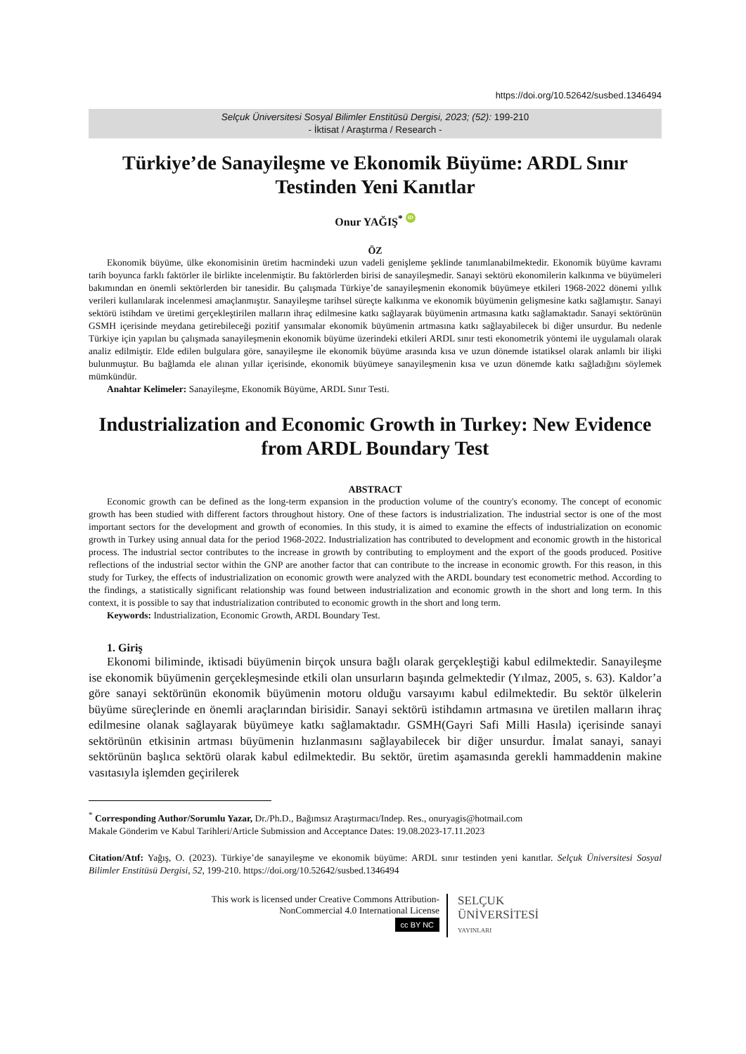https://doi.org/10.52642/susbed.1346494
Selçuk Üniversitesi Sosyal Bilimler Enstitüsü Dergisi, 2023; (52): 199-210
- İktisat / Araştırma / Research -
Türkiye’de Sanayileşme ve Ekonomik Büyüme: ARDL Sınır Testinden Yeni Kanıtlar
Onur YAĞIŞ<sup>*</sup> iD
ÖZ
Ekonomik büyüme, ülke ekonomisinin üretim hacmindeki uzun vadeli genişleme şeklinde tanımlanabilmektedir. Ekonomik büyüme kavramı tarih boyunca farklı faktörler ile birlikte incelenmiştir. Bu faktörlerden birisi de sanayileşmedir. Sanayi sektörü ekonomilerin kalkınma ve büyümeleri bakımından en önemli sektörlerden bir tanesidir. Bu çalışmada Türkiye’de sanayileşmenin ekonomik büyümeye etkileri 1968-2022 dönemi yıllık verileri kullanılarak incelenmesi amaçlanmıştır. Sanayileşme tarihsel süreçte kalkınma ve ekonomik büyümenin gelişmesine katkı sağlamıştır. Sanayi sektörü istihdam ve üretimi gerçekleştirilen malların ihraç edilmesine katkı sağlayarak büyümenin artmasına katkı sağlamaktadır. Sanayi sektörünün GSMH içerisinde meydana getirebileceği pozitif yansımalar ekonomik büyümenin artmasına katkı sağlayabilecek bi diğer unsurdur. Bu nedenle Türkiye için yapılan bu çalışmada sanayileşmenin ekonomik büyüme üzerindeki etkileri ARDL sınır testi ekonometrik yöntemi ile uygulamalı olarak analiz edilmiştir. Elde edilen bulgulara göre, sanayileşme ile ekonomik büyüme arasında kısa ve uzun dönemde istatiksel olarak anlamlı bir ilişki bulunmuştur. Bu bağlamda ele alınan yıllar içerisinde, ekonomik büyümeye sanayileşmenin kısa ve uzun dönemde katkı sağladığını söylemek mümkündür.
Anahtar Kelimeler: Sanayileşme, Ekonomik Büyüme, ARDL Sınır Testi.
Industrialization and Economic Growth in Turkey: New Evidence from ARDL Boundary Test
ABSTRACT
Economic growth can be defined as the long-term expansion in the production volume of the country's economy. The concept of economic growth has been studied with different factors throughout history. One of these factors is industrialization. The industrial sector is one of the most important sectors for the development and growth of economies. In this study, it is aimed to examine the effects of industrialization on economic growth in Turkey using annual data for the period 1968-2022. Industrialization has contributed to development and economic growth in the historical process. The industrial sector contributes to the increase in growth by contributing to employment and the export of the goods produced. Positive reflections of the industrial sector within the GNP are another factor that can contribute to the increase in economic growth. For this reason, in this study for Turkey, the effects of industrialization on economic growth were analyzed with the ARDL boundary test econometric method. According to the findings, a statistically significant relationship was found between industrialization and economic growth in the short and long term. In this context, it is possible to say that industrialization contributed to economic growth in the short and long term.
Keywords: Industrialization, Economic Growth, ARDL Boundary Test.
1. Giriş
Ekonomi biliminde, iktisadi büyümenin birçok unsura bağlı olarak gerçekleştiği kabul edilmektedir. Sanayileşme ise ekonomik büyümenin gerçekleşmesinde etkili olan unsurların başında gelmektedir (Yılmaz, 2005, s. 63). Kaldor’a göre sanayi sektörünün ekonomik büyümenin motoru olduğu varsayımı kabul edilmektedir. Bu sektör ülkelerin büyüme süreçlerinde en önemli araçlarından birisidir. Sanayi sektörü istihdamın artmasına ve üretilen malların ihraç edilmesine olanak sağlayarak büyümeye katkı sağlamaktadır. GSMH(Gayri Safi Milli Hasıla) içerisinde sanayi sektörünün etkisinin artması büyümenin hızlanmasını sağlayabilecek bir diğer unsurdur. İmalat sanayi, sanayi sektörünün başlıca sektörü olarak kabul edilmektedir. Bu sektör, üretim aşamasında gerekli hammaddenin makine vasıtasıyla işlemden geçirilerek
<sup>*</sup> Corresponding Author/Sorumlu Yazar, Dr./Ph.D., Bağımsız Araştırmacı/Indep. Res., onuryagis@hotmail.com
Makale Gönderim ve Kabul Tarihleri/Article Submission and Acceptance Dates: 19.08.2023-17.11.2023
Citation/Atıf: Yağış, O. (2023). Türkiye’de sanayileşme ve ekonomik büyüme: ARDL sınır testinden yeni kanıtlar. Selçuk Üniversitesi Sosyal Bilimler Enstitüsü Dergisi, 52, 199-210. https://doi.org/10.52642/susbed.1346494
This work is licensed under Creative Commons Attribution-
NonCommercial 4.0 International License
cc BY NC
SELÇUK
ÜNİVERSİTESİ
YAYINLARI